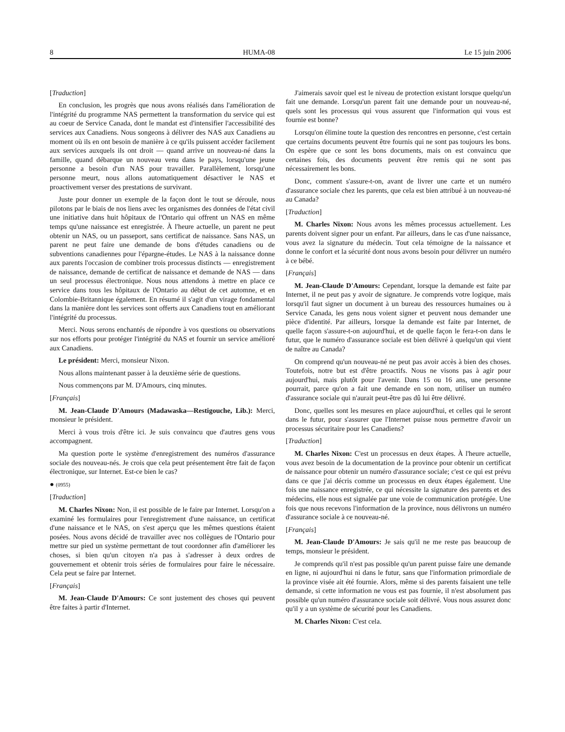8 HUMA-08 Le 15 juin 2006
[Traduction]
En conclusion, les progrès que nous avons réalisés dans l'amélioration de l'intégrité du programme NAS permettent la transformation du service qui est au coeur de Service Canada, dont le mandat est d'intensifier l'accessibilité des services aux Canadiens. Nous songeons à délivrer des NAS aux Canadiens au moment où ils en ont besoin de manière à ce qu'ils puissent accéder facilement aux services auxquels ils ont droit — quand arrive un nouveau-né dans la famille, quand débarque un nouveau venu dans le pays, lorsqu'une jeune personne a besoin d'un NAS pour travailler. Parallèlement, lorsqu'une personne meurt, nous allons automatiquement désactiver le NAS et proactivement verser des prestations de survivant.
Juste pour donner un exemple de la façon dont le tout se déroule, nous pilotons par le biais de nos liens avec les organismes des données de l'état civil une initiative dans huit hôpitaux de l'Ontario qui offrent un NAS en même temps qu'une naissance est enregistrée. À l'heure actuelle, un parent ne peut obtenir un NAS, ou un passeport, sans certificat de naissance. Sans NAS, un parent ne peut faire une demande de bons d'études canadiens ou de subventions canadiennes pour l'épargne-études. Le NAS à la naissance donne aux parents l'occasion de combiner trois processus distincts — enregistrement de naissance, demande de certificat de naissance et demande de NAS — dans un seul processus électronique. Nous nous attendons à mettre en place ce service dans tous les hôpitaux de l'Ontario au début de cet automne, et en Colombie-Britannique également. En résumé il s'agit d'un virage fondamental dans la manière dont les services sont offerts aux Canadiens tout en améliorant l'intégrité du processus.
Merci. Nous serons enchantés de répondre à vos questions ou observations sur nos efforts pour protéger l'intégrité du NAS et fournir un service amélioré aux Canadiens.
Le président: Merci, monsieur Nixon.
Nous allons maintenant passer à la deuxième série de questions.
Nous commençons par M. D'Amours, cinq minutes.
[Français]
M. Jean-Claude D'Amours (Madawaska—Restigouche, Lib.): Merci, monsieur le président.
Merci à vous trois d'être ici. Je suis convaincu que d'autres gens vous accompagnent.
Ma question porte le système d'enregistrement des numéros d'assurance sociale des nouveau-nés. Je crois que cela peut présentement être fait de façon électronique, sur Internet. Est-ce bien le cas?
● (0955)
[Traduction]
M. Charles Nixon: Non, il est possible de le faire par Internet. Lorsqu'on a examiné les formulaires pour l'enregistrement d'une naissance, un certificat d'une naissance et le NAS, on s'est aperçu que les mêmes questions étaient posées. Nous avons décidé de travailler avec nos collègues de l'Ontario pour mettre sur pied un système permettant de tout coordonner afin d'améliorer les choses, si bien qu'un citoyen n'a pas à s'adresser à deux ordres de gouvernement et obtenir trois séries de formulaires pour faire le nécessaire. Cela peut se faire par Internet.
[Français]
M. Jean-Claude D'Amours: Ce sont justement des choses qui peuvent être faites à partir d'Internet.
J'aimerais savoir quel est le niveau de protection existant lorsque quelqu'un fait une demande. Lorsqu'un parent fait une demande pour un nouveau-né, quels sont les processus qui vous assurent que l'information qui vous est fournie est bonne?
Lorsqu'on élimine toute la question des rencontres en personne, c'est certain que certains documents peuvent être fournis qui ne sont pas toujours les bons. On espère que ce sont les bons documents, mais on est convaincu que certaines fois, des documents peuvent être remis qui ne sont pas nécessairement les bons.
Donc, comment s'assure-t-on, avant de livrer une carte et un numéro d'assurance sociale chez les parents, que cela est bien attribué à un nouveau-né au Canada?
[Traduction]
M. Charles Nixon: Nous avons les mêmes processus actuellement. Les parents doivent signer pour un enfant. Par ailleurs, dans le cas d'une naissance, vous avez la signature du médecin. Tout cela témoigne de la naissance et donne le confort et la sécurité dont nous avons besoin pour délivrer un numéro à ce bébé.
[Français]
M. Jean-Claude D'Amours: Cependant, lorsque la demande est faite par Internet, il ne peut pas y avoir de signature. Je comprends votre logique, mais lorsqu'il faut signer un document à un bureau des ressources humaines ou à Service Canada, les gens nous voient signer et peuvent nous demander une pièce d'identité. Par ailleurs, lorsque la demande est faite par Internet, de quelle façon s'assure-t-on aujourd'hui, et de quelle façon le fera-t-on dans le futur, que le numéro d'assurance sociale est bien délivré à quelqu'un qui vient de naître au Canada?
On comprend qu'un nouveau-né ne peut pas avoir accès à bien des choses. Toutefois, notre but est d'être proactifs. Nous ne visons pas à agir pour aujourd'hui, mais plutôt pour l'avenir. Dans 15 ou 16 ans, une personne pourrait, parce qu'on a fait une demande en son nom, utiliser un numéro d'assurance sociale qui n'aurait peut-être pas dû lui être délivré.
Donc, quelles sont les mesures en place aujourd'hui, et celles qui le seront dans le futur, pour s'assurer que l'Internet puisse nous permettre d'avoir un processus sécuritaire pour les Canadiens?
[Traduction]
M. Charles Nixon: C'est un processus en deux étapes. À l'heure actuelle, vous avez besoin de la documentation de la province pour obtenir un certificat de naissance pour obtenir un numéro d'assurance sociale; c'est ce qui est prévu dans ce que j'ai décris comme un processus en deux étapes également. Une fois une naissance enregistrée, ce qui nécessite la signature des parents et des médecins, elle nous est signalée par une voie de communication protégée. Une fois que nous recevons l'information de la province, nous délivrons un numéro d'assurance sociale à ce nouveau-né.
[Français]
M. Jean-Claude D'Amours: Je sais qu'il ne me reste pas beaucoup de temps, monsieur le président.
Je comprends qu'il n'est pas possible qu'un parent puisse faire une demande en ligne, ni aujourd'hui ni dans le futur, sans que l'information primordiale de la province visée ait été fournie. Alors, même si des parents faisaient une telle demande, si cette information ne vous est pas fournie, il n'est absolument pas possible qu'un numéro d'assurance sociale soit délivré. Vous nous assurez donc qu'il y a un système de sécurité pour les Canadiens.
M. Charles Nixon: C'est cela.